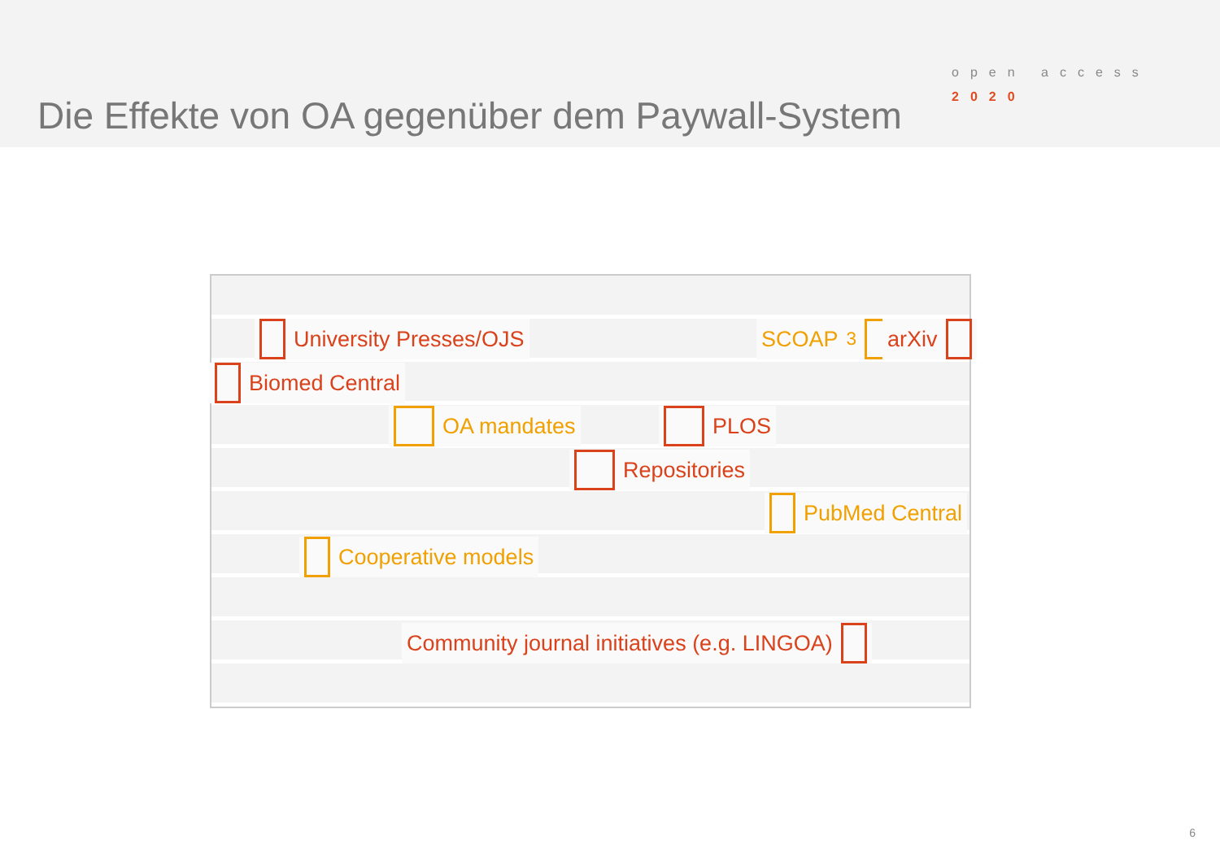Die Effekte von OA gegenüber dem Paywall-System
open access
2020
University Presses/OJS SCOAP<sup>3</sup> arXiv
Biomed Central
OA mandates PLOS
Repositories
PubMed Central
Cooperative models
Community journal initiatives (e.g. LINGOA)
6